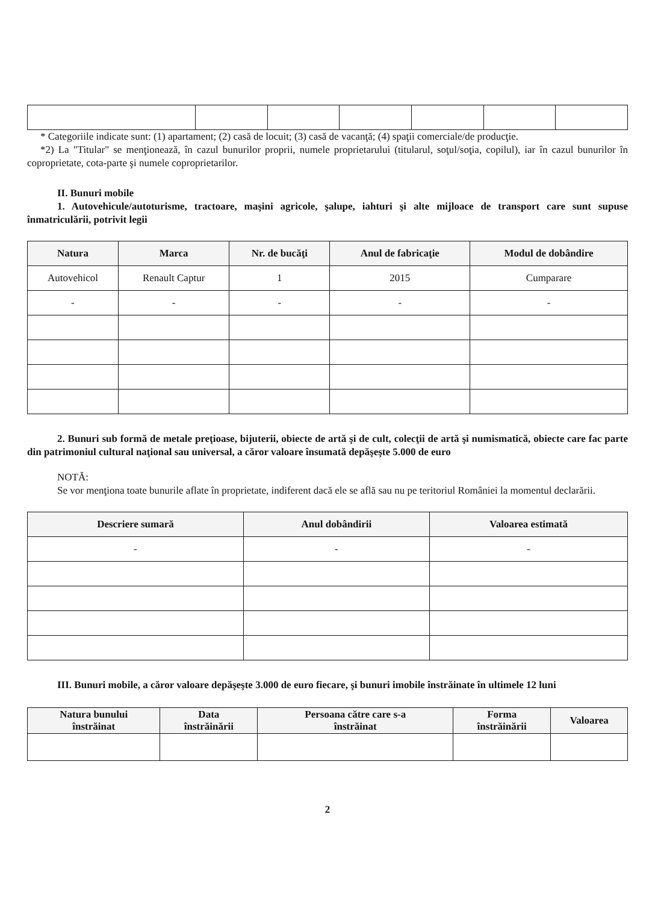* Categoriile indicate sunt: (1) apartament; (2) casă de locuit; (3) casă de vacanţă; (4) spaţii comerciale/de producţie.
*2) La "Titular" se menţionează, în cazul bunurilor proprii, numele proprietarului (titularul, soţul/soţia, copilul), iar în cazul bunurilor în coproprietate, cota-parte şi numele coproprietarilor.
II. Bunuri mobile
1. Autovehicule/autoturisme, tractoare, maşini agricole, şalupe, iahturi şi alte mijloace de transport care sunt supuse înmatriculării, potrivit legii
| Natura | Marca | Nr. de bucăţi | Anul de fabricaţie | Modul de dobândire |
| --- | --- | --- | --- | --- |
| Autovehicol | Renault Captur | 1 | 2015 | Cumparare |
| - | - | - | - | - |
2. Bunuri sub formă de metale preţioase, bijuterii, obiecte de artă şi de cult, colecţii de artă şi numismatică, obiecte care fac parte din patrimoniul cultural naţional sau universal, a căror valoare însumată depăşeşte 5.000 de euro
NOTĂ:
Se vor menţiona toate bunurile aflate în proprietate, indiferent dacă ele se află sau nu pe teritoriul României la momentul declarării.
| Descriere sumară | Anul dobândirii | Valoarea estimată |
| --- | --- | --- |
| - | - | - |
III. Bunuri mobile, a căror valoare depăşeşte 3.000 de euro fiecare, şi bunuri imobile înstrăinate în ultimele 12 luni
| Natura bunului înstrăinat | Data înstrăinării | Persoana către care s-a înstrăinat | Forma înstrăinării | Valoarea |
| --- | --- | --- | --- | --- |
2